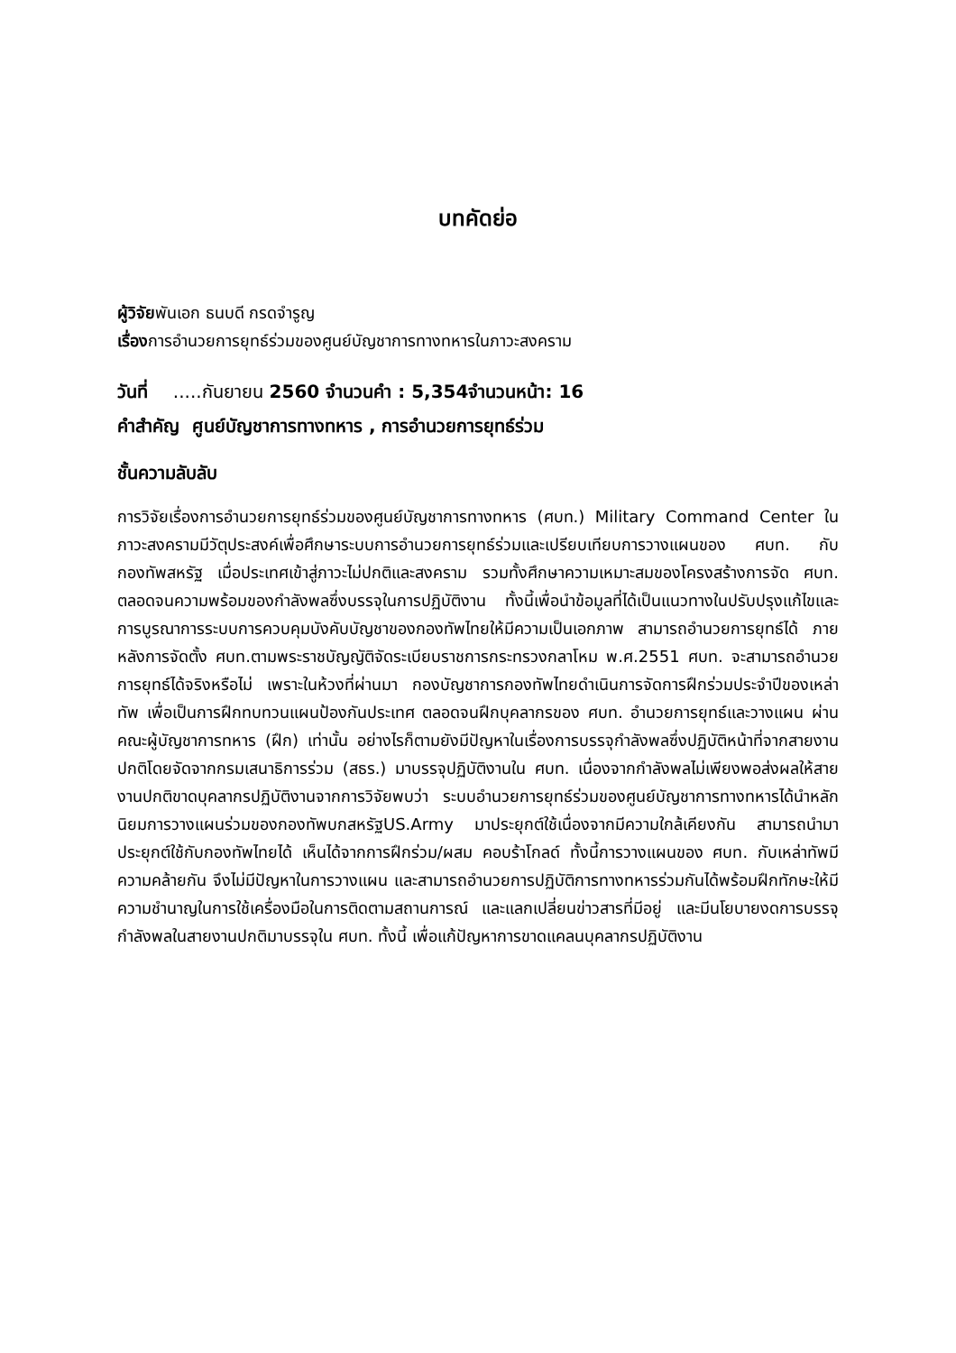บทคัดย่อ
ผู้วิจัยพันเอก ธนบดี กรดจำรูญ
เรื่องการอำนวยการยุทธ์ร่วมของศูนย์บัญชาการทางทหารในภาวะสงคราม
วันที่ .....กันยายน 2560 จำนวนคำ : 5,354จำนวนหน้า: 16
คำสำคัญ ศูนย์บัญชาการทางทหาร , การอำนวยการยุทธ์ร่วม
ชั้นความลับลับ
การวิจัยเรื่องการอำนวยการยุทธ์ร่วมของศูนย์บัญชาการทางทหาร (ศบท.) Military Command Center ในภาวะสงครามมีวัตุประสงค์เพื่อศึกษาระบบการอำนวยการยุทธ์ร่วมและเปรียบเทียบการวางแผนของ ศบท. กับ กองทัพสหรัฐ เมื่อประเทศเข้าสู่ภาวะไม่ปกติและสงคราม รวมทั้งศึกษาความเหมาะสมของโครงสร้างการจัด ศบท. ตลอดจนความพร้อมของกำลังพลซึ่งบรรจุในการปฏิบัติงาน ทั้งนี้เพื่อนำข้อมูลที่ได้เป็นแนวทางในปรับปรุงแก้ไขและการบูรณาการระบบการควบคุมบังคับบัญชาของกองทัพไทยให้มีความเป็นเอกภาพ สามารถอำนวยการยุทธ์ได้ ภายหลังการจัดตั้ง ศบท.ตามพระราชบัญญัติจัดระเบียบราชการกระทรวงกลาโหม พ.ศ.2551 ศบท. จะสามารถอำนวยการยุทธ์ได้จริงหรือไม่ เพราะในห้วงที่ผ่านมา กองบัญชาการกองทัพไทยดำเนินการจัดการฝึกร่วมประจำปีของเหล่าทัพ เพื่อเป็นการฝึกทบทวนแผนป้องกันประเทศ ตลอดจนฝึกบุคลากรของ ศบท. อำนวยการยุทธ์และวางแผน ผ่านคณะผู้บัญชาการทหาร (ฝึก) เท่านั้น อย่างไรก็ตามยังมีปัญหาในเรื่องการบรรจุกำลังพลซึ่งปฏิบัติหน้าที่จากสายงานปกติโดยจัดจากกรมเสนาธิการร่วม (สธร.) มาบรรจุปฏิบัติงานใน ศบท. เนื่องจากกำลังพลไม่เพียงพอส่งผลให้สายงานปกติขาดบุคลากรปฏิบัติงานจากการวิจัยพบว่า ระบบอำนวยการยุทธ์ร่วมของศูนย์บัญชาการทางทหารได้นำหลักนิยมการวางแผนร่วมของกองทัพบกสหรัฐUS.Army มาประยุกต์ใช้เนื่องจากมีความใกล้เคียงกัน สามารถนำมาประยุกต์ใช้กับกองทัพไทยได้ เห็นได้จากการฝึกร่วม/ผสม คอบร้าโกลด์ ทั้งนี้การวางแผนของ ศบท. กับเหล่าทัพมีความคล้ายกัน จึงไม่มีปัญหาในการวางแผน และสามารถอำนวยการปฏิบัติการทางทหารร่วมกันได้พร้อมฝึกทักษะให้มีความชำนาญในการใช้เครื่องมือในการติดตามสถานการณ์ และแลกเปลี่ยนข่าวสารที่มีอยู่ และมีนโยบายงดการบรรจุกำลังพลในสายงานปกติมาบรรจุใน ศบท. ทั้งนี้ เพื่อแก้ปัญหาการขาดแคลนบุคลากรปฏิบัติงาน